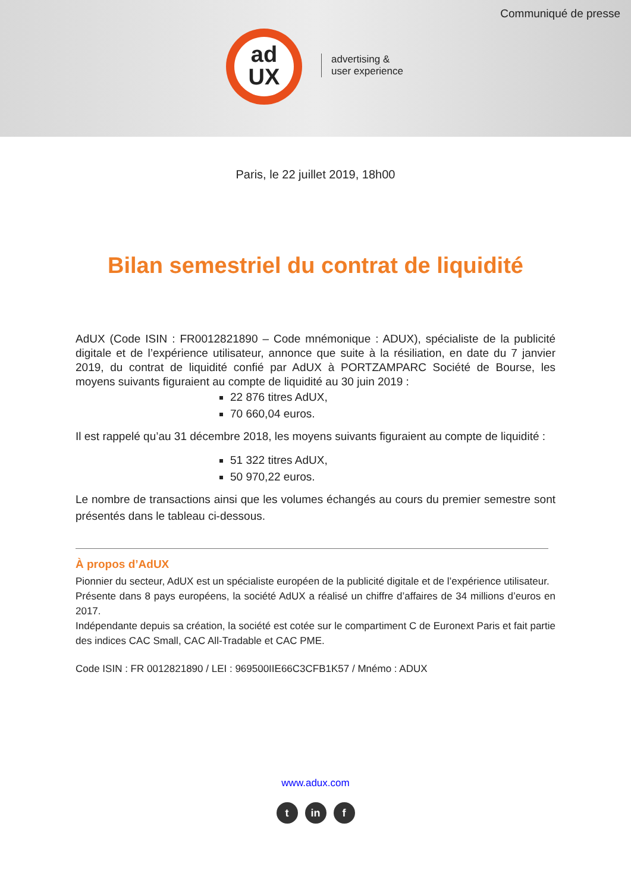Communiqué de presse
ad
UX
advertising &
user experience
Paris, le 22 juillet 2019, 18h00
Bilan semestriel du contrat de liquidité
AdUX (Code ISIN : FR0012821890 – Code mnémonique : ADUX), spécialiste de la publicité digitale et de l’expérience utilisateur, annonce que suite à la résiliation, en date du 7 janvier 2019, du contrat de liquidité confié par AdUX à PORTZAMPARC Société de Bourse, les moyens suivants figuraient au compte de liquidité au 30 juin 2019 :
22 876 titres AdUX,
70 660,04 euros.
Il est rappelé qu’au 31 décembre 2018, les moyens suivants figuraient au compte de liquidité :
51 322 titres AdUX,
50 970,22 euros.
Le nombre de transactions ainsi que les volumes échangés au cours du premier semestre sont présentés dans le tableau ci-dessous.
À propos d’AdUX
Pionnier du secteur, AdUX est un spécialiste européen de la publicité digitale et de l’expérience utilisateur.
Présente dans 8 pays européens, la société AdUX a réalisé un chiffre d’affaires de 34 millions d’euros en 2017.
Indépendante depuis sa création, la société est cotée sur le compartiment C de Euronext Paris et fait partie des indices CAC Small, CAC All-Tradable et CAC PME.
Code ISIN : FR 0012821890 / LEI : 969500IIE66C3CFB1K57 / Mnémo : ADUX
www.adux.com
tin f